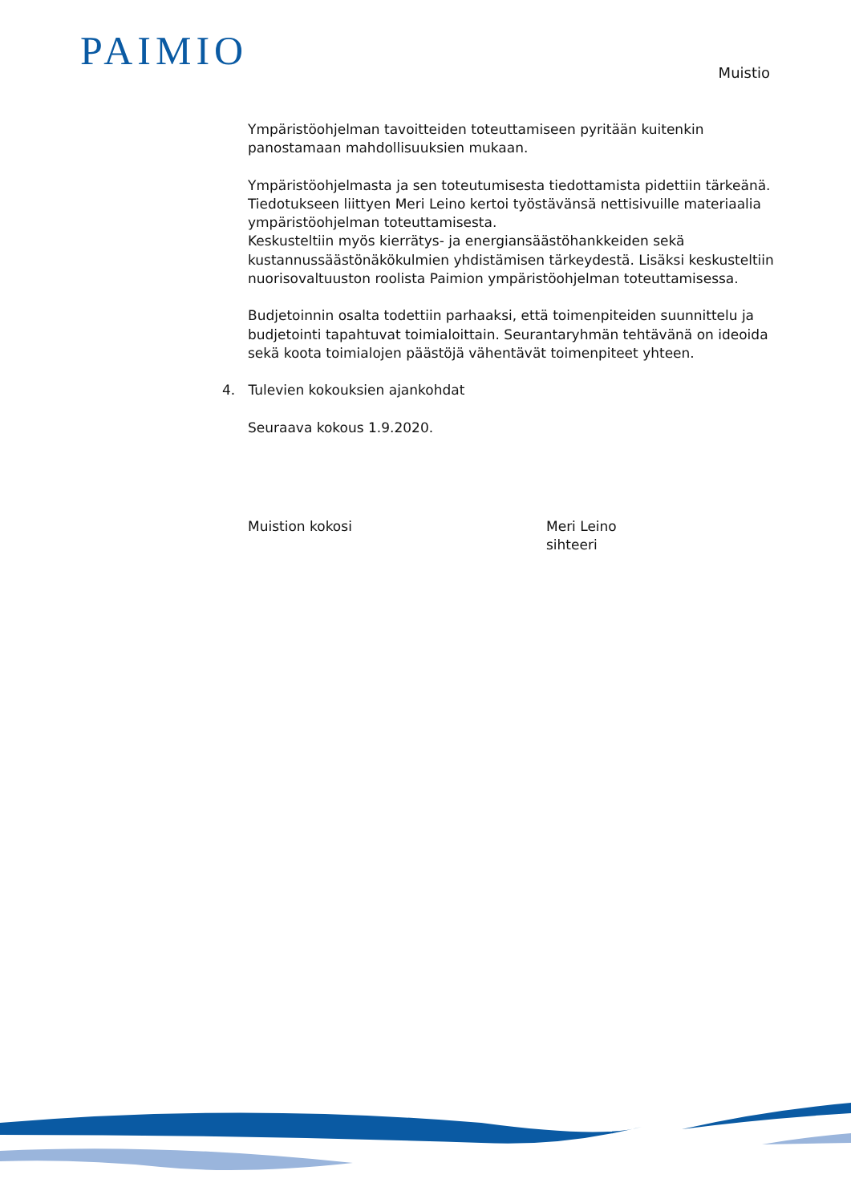PAIMIO Muistio
Ympäristöohjelman tavoitteiden toteuttamiseen pyritään kuitenkin panostamaan mahdollisuuksien mukaan.
Ympäristöohjelmasta ja sen toteutumisesta tiedottamista pidettiin tärkeänä. Tiedotukseen liittyen Meri Leino kertoi työstävänsä nettisivuille materiaalia ympäristöohjelman toteuttamisesta.
Keskusteltiin myös kierrätys- ja energiansäästöhankkeiden sekä kustannussäästönäkökulmien yhdistämisen tärkeydestä. Lisäksi keskusteltiin nuorisovaltuuston roolista Paimion ympäristöohjelman toteuttamisessa.
Budjetoinnin osalta todettiin parhaaksi, että toimenpiteiden suunnittelu ja budjetointi tapahtuvat toimialoittain. Seurantaryhmän tehtävänä on ideoida sekä koota toimialojen päästöjä vähentävät toimenpiteet yhteen.
4. Tulevien kokouksien ajankohdat
Seuraava kokous 1.9.2020.
Muistion kokosi Meri Leino
sihteeri